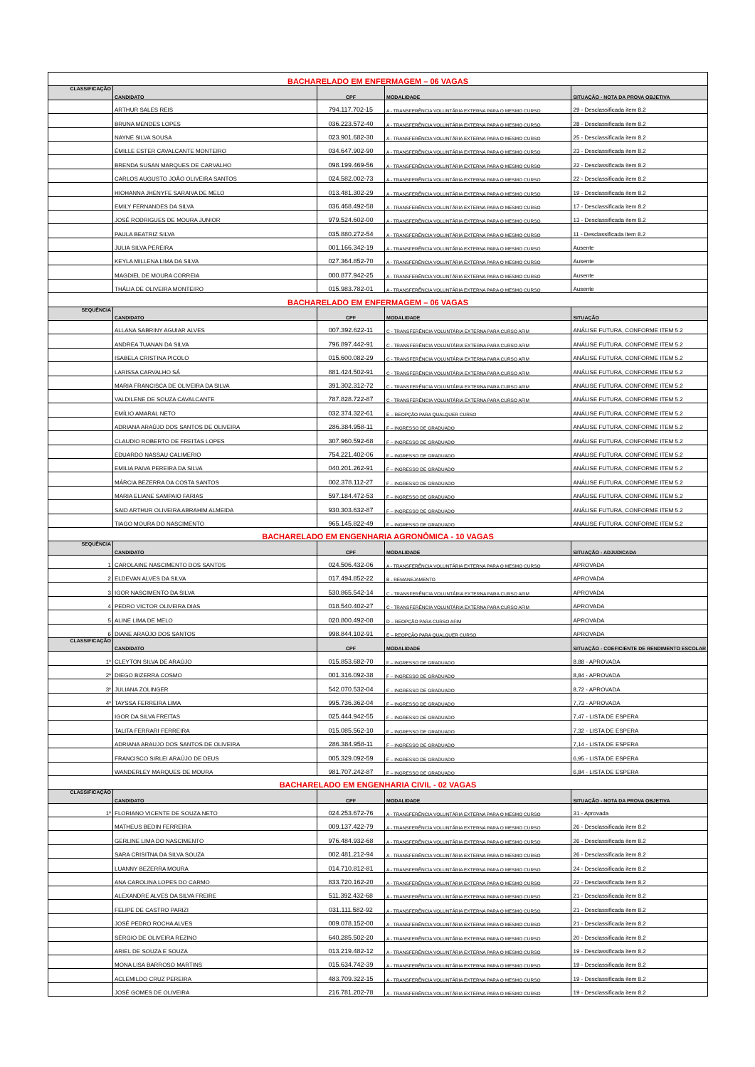| BACHARELADO EM ENFERMAGEM – 06 VAGAS | | | | |
| CLASSIFICAÇÃO | CANDIDATO | CPF | MODALIDADE | SITUAÇÃO - NOTA DA PROVA OBJETIVA |
| | ARTHUR SALES REIS | 794.117.702-15 | A - TRANSFERÊNCIA VOLUNTÁRIA EXTERNA PARA O MESMO CURSO | 29 - Desclassificada item 8.2 |
| | BRUNA MENDES LOPES | 036.223.572-40 | A - TRANSFERÊNCIA VOLUNTÁRIA EXTERNA PARA O MESMO CURSO | 28 - Desclassificada item 8.2 |
| | NAYNE SILVA SOUSA | 023.901.682-30 | A - TRANSFERÊNCIA VOLUNTÁRIA EXTERNA PARA O MESMO CURSO | 25 - Desclassificada item 8.2 |
| | ÉMILLE ESTER CAVALCANTE MONTEIRO | 034.647.902-90 | A - TRANSFERÊNCIA VOLUNTÁRIA EXTERNA PARA O MESMO CURSO | 23 - Desclassificada item 8.2 |
| | BRENDA SUSAN MARQUES DE CARVALHO | 098.199.469-56 | A - TRANSFERÊNCIA VOLUNTÁRIA EXTERNA PARA O MESMO CURSO | 22 - Desclassificada item 8.2 |
| | CARLOS AUGUSTO JOÃO OLIVEIRA SANTOS | 024.582.002-73 | A - TRANSFERÊNCIA VOLUNTÁRIA EXTERNA PARA O MESMO CURSO | 22 - Desclassificada item 8.2 |
| | HIOHANNA JHENYFE SARAIVA DE MELO | 013.481.302-29 | A - TRANSFERÊNCIA VOLUNTÁRIA EXTERNA PARA O MESMO CURSO | 19 - Desclassificada item 8.2 |
| | EMILY FERNANDES DA SILVA | 036.468.492-58 | A - TRANSFERÊNCIA VOLUNTÁRIA EXTERNA PARA O MESMO CURSO | 17 - Desclassificada item 8.2 |
| | JOSÉ RODRIGUES DE MOURA JUNIOR | 979.524.602-00 | A - TRANSFERÊNCIA VOLUNTÁRIA EXTERNA PARA O MESMO CURSO | 13 - Desclassificada item 8.2 |
| | PAULA BEATRIZ SILVA | 035.880.272-54 | A - TRANSFERÊNCIA VOLUNTÁRIA EXTERNA PARA O MESMO CURSO | 11 - Desclassificada item 8.2 |
| | JULIA SILVA PEREIRA | 001.166.342-19 | A - TRANSFERÊNCIA VOLUNTÁRIA EXTERNA PARA O MESMO CURSO | Ausente |
| | KEYLA MILLENA LIMA DA SILVA | 027.364.852-70 | A - TRANSFERÊNCIA VOLUNTÁRIA EXTERNA PARA O MESMO CURSO | Ausente |
| | MAGDIEL DE MOURA CORREIA | 000.877.942-25 | A - TRANSFERÊNCIA VOLUNTÁRIA EXTERNA PARA O MESMO CURSO | Ausente |
| | THÁLIA DE OLIVEIRA MONTEIRO | 015.983.782-01 | A - TRANSFERÊNCIA VOLUNTÁRIA EXTERNA PARA O MESMO CURSO | Ausente |
| BACHARELADO EM ENFERMAGEM – 06 VAGAS | | | | |
| SEQUÊNCIA | CANDIDATO | CPF | MODALIDADE | SITUAÇÃO |
| | ALLANA SABRINY AGUIAR ALVES | 007.392.622-11 | C - TRANSFERÊNCIA VOLUNTÁRIA EXTERNA PARA CURSO AFIM | ANÁLISE FUTURA, CONFORME ITEM 5.2 |
| | ANDREA TUANAN DA SILVA | 796.897.442-91 | C - TRANSFERÊNCIA VOLUNTÁRIA EXTERNA PARA CURSO AFIM | ANÁLISE FUTURA, CONFORME ITEM 5.2 |
| | ISABELA CRISTINA PICOLO | 015.600.082-29 | C - TRANSFERÊNCIA VOLUNTÁRIA EXTERNA PARA CURSO AFIM | ANÁLISE FUTURA, CONFORME ITEM 5.2 |
| | LARISSA CARVALHO SÁ | 881.424.502-91 | C - TRANSFERÊNCIA VOLUNTÁRIA EXTERNA PARA CURSO AFIM | ANÁLISE FUTURA, CONFORME ITEM 5.2 |
| | MARIA FRANCISCA DE OLIVEIRA DA SILVA | 391.302.312-72 | C - TRANSFERÊNCIA VOLUNTÁRIA EXTERNA PARA CURSO AFIM | ANÁLISE FUTURA, CONFORME ITEM 5.2 |
| | VALDILENE DE SOUZA CAVALCANTE | 787.828.722-87 | C - TRANSFERÊNCIA VOLUNTÁRIA EXTERNA PARA CURSO AFIM | ANÁLISE FUTURA, CONFORME ITEM 5.2 |
| | EMÍLIO AMARAL NETO | 032.374.322-61 | E – REOPÇÃO PARA QUALQUER CURSO | ANÁLISE FUTURA, CONFORME ITEM 5.2 |
| | ADRIANA ARAÚJO DOS SANTOS DE OLIVEIRA | 286.384.958-11 | F – INGRESSO DE GRADUADO | ANÁLISE FUTURA, CONFORME ITEM 5.2 |
| | CLAUDIO ROBERTO DE FREITAS LOPES | 307.960.592-68 | F – INGRESSO DE GRADUADO | ANÁLISE FUTURA, CONFORME ITEM 5.2 |
| | EDUARDO NASSAU CALIMERIO | 754.221.402-06 | F – INGRESSO DE GRADUADO | ANÁLISE FUTURA, CONFORME ITEM 5.2 |
| | EMILIA PAIVA PEREIRA DA SILVA | 040.201.262-91 | F – INGRESSO DE GRADUADO | ANÁLISE FUTURA, CONFORME ITEM 5.2 |
| | MÁRCIA BEZERRA DA COSTA SANTOS | 002.378.112-27 | F – INGRESSO DE GRADUADO | ANÁLISE FUTURA, CONFORME ITEM 5.2 |
| | MARIA ELIANE SAMPAIO FARIAS | 597.184.472-53 | F – INGRESSO DE GRADUADO | ANÁLISE FUTURA, CONFORME ITEM 5.2 |
| | SAID ARTHUR OLIVEIRA ABRAHIM ALMEIDA | 930.303.632-87 | F – INGRESSO DE GRADUADO | ANÁLISE FUTURA, CONFORME ITEM 5.2 |
| | TIAGO MOURA DO NASCIMENTO | 965.145.822-49 | F – INGRESSO DE GRADUADO | ANÁLISE FUTURA, CONFORME ITEM 5.2 |
| BACHARELADO EM ENGENHARIA AGRONÔMICA - 10 VAGAS | | | | |
| SEQUÊNCIA | CANDIDATO | CPF | MODALIDADE | SITUAÇÃO - ADJUDICADA |
| 1 | CAROLAINE NASCIMENTO DOS SANTOS | 024.506.432-06 | A - TRANSFERÊNCIA VOLUNTÁRIA EXTERNA PARA O MESMO CURSO | APROVADA |
| 2 | ELDEVAN ALVES DA SILVA | 017.494.852-22 | B - REMANEJAMENTO | APROVADA |
| 3 | IGOR NASCIMENTO DA SILVA | 530.865.542-14 | C - TRANSFERÊNCIA VOLUNTÁRIA EXTERNA PARA CURSO AFIM | APROVADA |
| 4 | PEDRO VICTOR OLIVEIRA DIAS | 018.540.402-27 | C - TRANSFERÊNCIA VOLUNTÁRIA EXTERNA PARA CURSO AFIM | APROVADA |
| 5 | ALINE LIMA DE MELO | 020.800.492-08 | D – REOPÇÃO PARA CURSO AFIM | APROVADA |
| 6 | DIANE ARAÚJO DOS SANTOS | 998.844.102-91 | E – REOPÇÃO PARA QUALQUER CURSO | APROVADA |
| CLASSIFICAÇÃO | CANDIDATO | CPF | MODALIDADE | SITUAÇÃO - COEFICIENTE DE RENDIMENTO ESCOLAR |
| 1º | CLEYTON SILVA DE ARAÚJO | 015.853.682-70 | F – INGRESSO DE GRADUADO | 8,88 - APROVADA |
| 2º | DIEGO BIZERRA COSMO | 001.316.092-38 | F – INGRESSO DE GRADUADO | 8,84 - APROVADA |
| 3º | JULIANA ZOLINGER | 542.070.532-04 | F – INGRESSO DE GRADUADO | 8,72 - APROVADA |
| 4º | TAYSSA FERREIRA LIMA | 995.736.362-04 | F – INGRESSO DE GRADUADO | 7,73 - APROVADA |
| | IGOR DA SILVA FREITAS | 025.444.942-55 | F – INGRESSO DE GRADUADO | 7,47 - LISTA DE ESPERA |
| | TALITA FERRARI FERREIRA | 015.085.562-10 | F – INGRESSO DE GRADUADO | 7,32 - LISTA DE ESPERA |
| | ADRIANA ARAUJO DOS SANTOS DE OLIVEIRA | 286.384.958-11 | F – INGRESSO DE GRADUADO | 7,14 - LISTA DE ESPERA |
| | FRANCISCO SIRLEI ARAÚJO DE DEUS | 005.329.092-59 | F – INGRESSO DE GRADUADO | 6,95 - LISTA DE ESPERA |
| | WANDERLEY MARQUES DE MOURA | 981.707.242-87 | F – INGRESSO DE GRADUADO | 6,84 - LISTA DE ESPERA |
| BACHARELADO EM ENGENHARIA CIVIL - 02 VAGAS | | | | |
| CLASSIFICAÇÃO | CANDIDATO | CPF | MODALIDADE | SITUAÇÃO - NOTA DA PROVA OBJETIVA |
| 1º | FLORIANO VICENTE DE SOUZA NETO | 024.253.672-76 | A - TRANSFERÊNCIA VOLUNTÁRIA EXTERNA PARA O MESMO CURSO | 31 - Aprovada |
| | MATHEUS BEDIN FERREIRA | 009.137.422-79 | A - TRANSFERÊNCIA VOLUNTÁRIA EXTERNA PARA O MESMO CURSO | 26 - Desclassificada item 8.2 |
| | GERLINE LIMA DO NASCIMENTO | 976.484.932-68 | A - TRANSFERÊNCIA VOLUNTÁRIA EXTERNA PARA O MESMO CURSO | 26 - Desclassificada item 8.2 |
| | SARA CRISITNA DA SILVA SOUZA | 002.481.212-94 | A - TRANSFERÊNCIA VOLUNTÁRIA EXTERNA PARA O MESMO CURSO | 26 - Desclassificada item 8.2 |
| | LUANNY BEZERRA MOURA | 014.710.812-81 | A - TRANSFERÊNCIA VOLUNTÁRIA EXTERNA PARA O MESMO CURSO | 24 - Desclassificada item 8.2 |
| | ANA CAROLINA LOPES DO CARMO | 833.720.162-20 | A - TRANSFERÊNCIA VOLUNTÁRIA EXTERNA PARA O MESMO CURSO | 22 - Desclassificada item 8.2 |
| | ALEXANDRE ALVES DA SILVA FREIRE | 511.392.432-68 | A - TRANSFERÊNCIA VOLUNTÁRIA EXTERNA PARA O MESMO CURSO | 21 - Desclassificada item 8.2 |
| | FELIPE DE CASTRO PARIZI | 031.111.582-92 | A - TRANSFERÊNCIA VOLUNTÁRIA EXTERNA PARA O MESMO CURSO | 21 - Desclassificada item 8.2 |
| | JOSÉ PEDRO ROCHA ALVES | 009.078.152-00 | A - TRANSFERÊNCIA VOLUNTÁRIA EXTERNA PARA O MESMO CURSO | 21 - Desclassificada item 8.2 |
| | SÉRGIO DE OLIVEIRA REZINO | 640.285.502-20 | A - TRANSFERÊNCIA VOLUNTÁRIA EXTERNA PARA O MESMO CURSO | 20 - Desclassificada item 8.2 |
| | ARIEL DE SOUZA E SOUZA | 013.219.482-12 | A - TRANSFERÊNCIA VOLUNTÁRIA EXTERNA PARA O MESMO CURSO | 19 - Desclassificada item 8.2 |
| | MONA LISA BARROSO MARTINS | 015.634.742-39 | A - TRANSFERÊNCIA VOLUNTÁRIA EXTERNA PARA O MESMO CURSO | 19 - Desclassificada item 8.2 |
| | ACLEMILDO CRUZ PEREIRA | 483.709.322-15 | A - TRANSFERÊNCIA VOLUNTÁRIA EXTERNA PARA O MESMO CURSO | 19 - Desclassificada item 8.2 |
| | JOSÉ GOMES DE OLIVEIRA | 216.781.202-78 | A - TRANSFERÊNCIA VOLUNTÁRIA EXTERNA PARA O MESMO CURSO | 19 - Desclassificada item 8.2 |